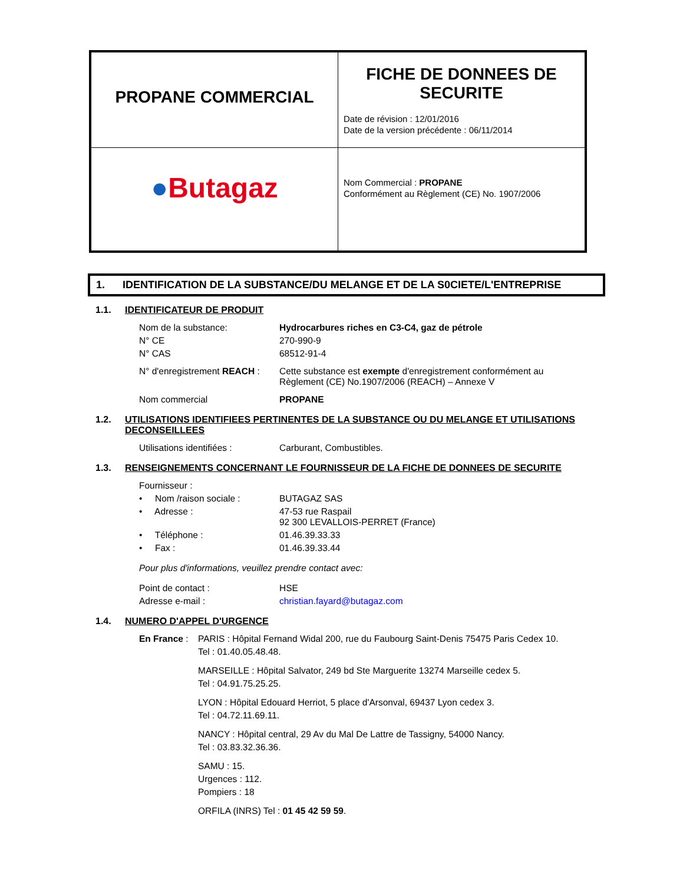| PROPANE COMMERCIAL | FICHE DE DONNEES DE SECURITE Date de révision : 12/01/2016 Date de la version précédente : 06/11/2014 |
| ● Butagaz | Nom Commercial : PROPANE Conformément au Règlement (CE) No. 1907/2006 |
1. IDENTIFICATION DE LA SUBSTANCE/DU MELANGE ET DE LA S0CIETE/L'ENTREPRISE
1.1. IDENTIFICATEUR DE PRODUIT
| Nom de la substance: | Hydrocarbures riches en C3-C4, gaz de pétrole |
| N° CE | 270-990-9 |
| N° CAS | 68512-91-4 |
| N° d'enregistrement REACH : | Cette substance est exempte d'enregistrement conformément au Règlement (CE) No.1907/2006 (REACH) – Annexe V |
| Nom commercial | PROPANE |
1.2. UTILISATIONS IDENTIFIEES PERTINENTES DE LA SUBSTANCE OU DU MELANGE ET UTILISATIONS
DECONSEILLEES
| Utilisations identifiées : | Carburant, Combustibles. |
1.3. RENSEIGNEMENTS CONCERNANT LE FOURNISSEUR DE LA FICHE DE DONNEES DE SECURITE
| Fournisseur : | |
| • Nom /raison sociale : | BUTAGAZ SAS |
| • Adresse : | 47-53 rue Raspail 92 300 LEVALLOIS-PERRET (France) |
| • Téléphone : | 01.46.39.33.33 |
| • Fax : | 01.46.39.33.44 |
| Pour plus d'informations, veuillez prendre contact avec: | |
| Point de contact : | HSE |
| Adresse e-mail : | christian.fayard@butagaz.com |
1.4. NUMERO D'APPEL D'URGENCE
En France : PARIS : Hôpital Fernand Widal 200, rue du Faubourg Saint-Denis 75475 Paris Cedex 10.
Tel : 01.40.05.48.48.
MARSEILLE : Hôpital Salvator, 249 bd Ste Marguerite 13274 Marseille cedex 5.
Tel : 04.91.75.25.25.
LYON : Hôpital Edouard Herriot, 5 place d'Arsonval, 69437 Lyon cedex 3.
Tel : 04.72.11.69.11.
NANCY : Hôpital central, 29 Av du Mal De Lattre de Tassigny, 54000 Nancy.
Tel : 03.83.32.36.36.
SAMU : 15.
Urgences : 112.
Pompiers : 18
ORFILA (INRS) Tel : 01 45 42 59 59.